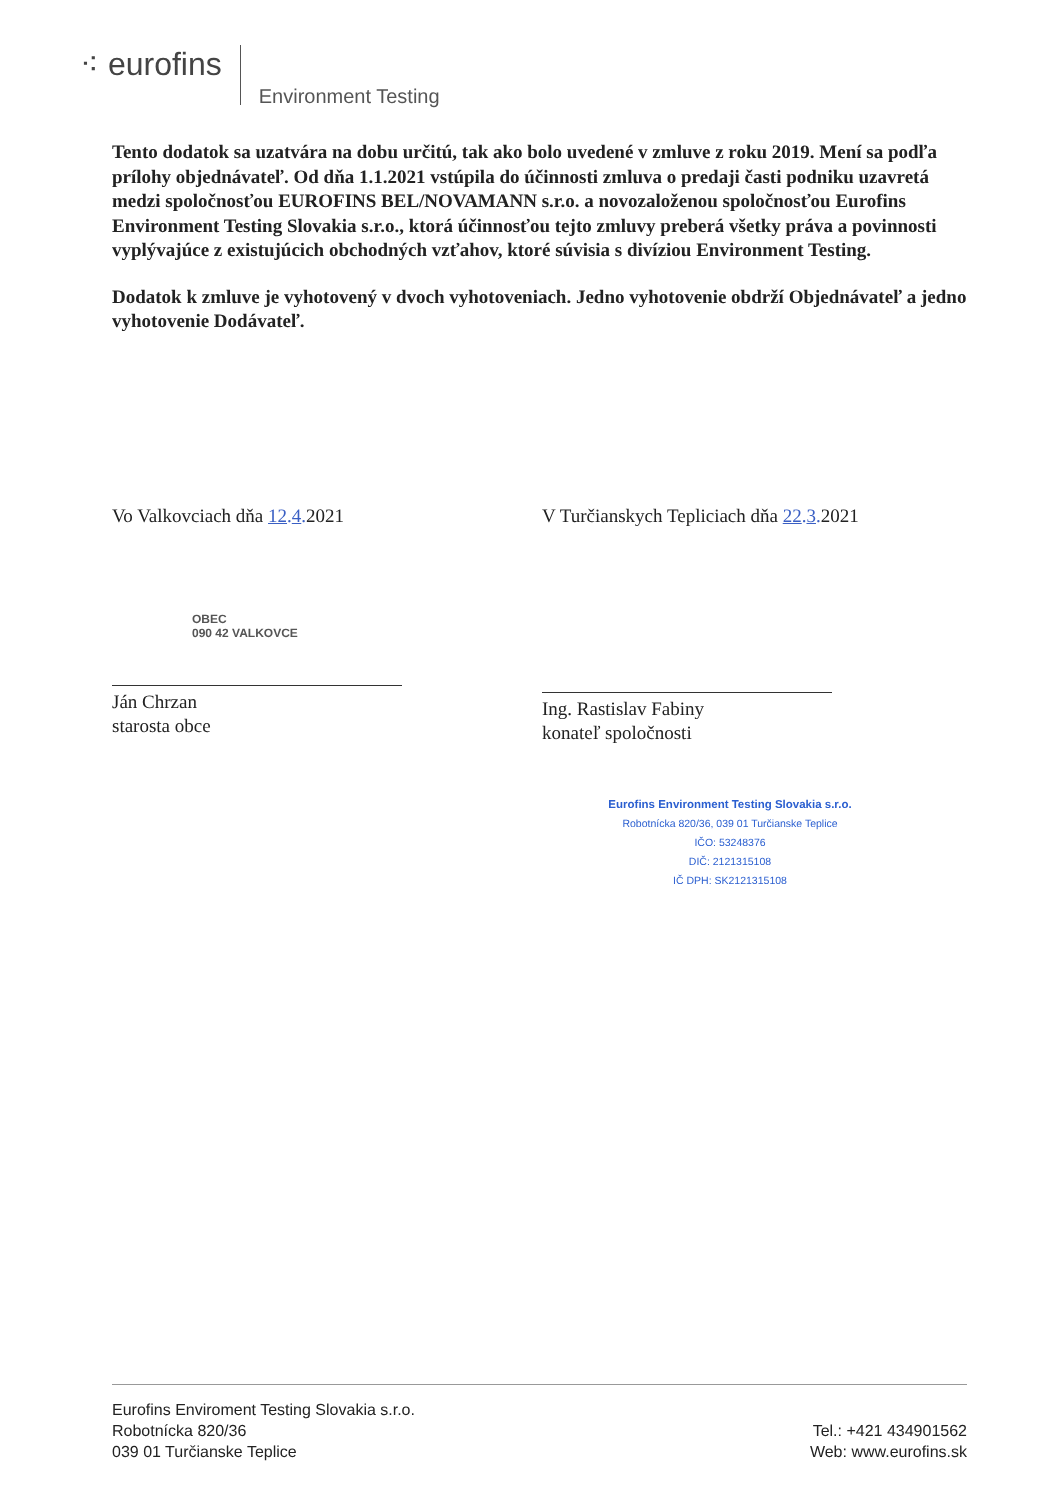⁖ eurofins
Environment Testing
Tento dodatok sa uzatvára na dobu určitú, tak ako bolo uvedené v zmluve z roku 2019. Mení sa podľa prílohy objednávateľ. Od dňa 1.1.2021 vstúpila do účinnosti zmluva o predaji časti podniku uzavretá medzi spoločnosťou EUROFINS BEL/NOVAMANN s.r.o. a novozaloženou spoločnosťou Eurofins Environment Testing Slovakia s.r.o., ktorá účinnosťou tejto zmluvy preberá všetky práva a povinnosti vyplývajúce z existujúcich obchodných vzťahov, ktoré súvisia s divíziou Environment Testing.
Dodatok k zmluve je vyhotovený v dvoch vyhotoveniach. Jedno vyhotovenie obdrží Objednávateľ a jedno vyhotovenie Dodávateľ.
Vo Valkovciach dňa 12.4. 2021
OBEC
090 42 VALKOVCE
Ján Chrzan
starosta obce
V Turčianskych Tepliciach dňa 22.3. 2021
Ing. Rastislav Fabiny
konateľ spoločnosti
Eurofins Environment Testing Slovakia s.r.o.
Robotnícka 820/36, 039 01 Turčianske Teplice
IČO: 53248376
DIČ: 2121315108
IČ DPH: SK2121315108
Eurofins Enviroment Testing Slovakia s.r.o.
Robotnícka 820/36
039 01 Turčianske Teplice
Tel.: +421 434901562
Web: www.eurofins.sk